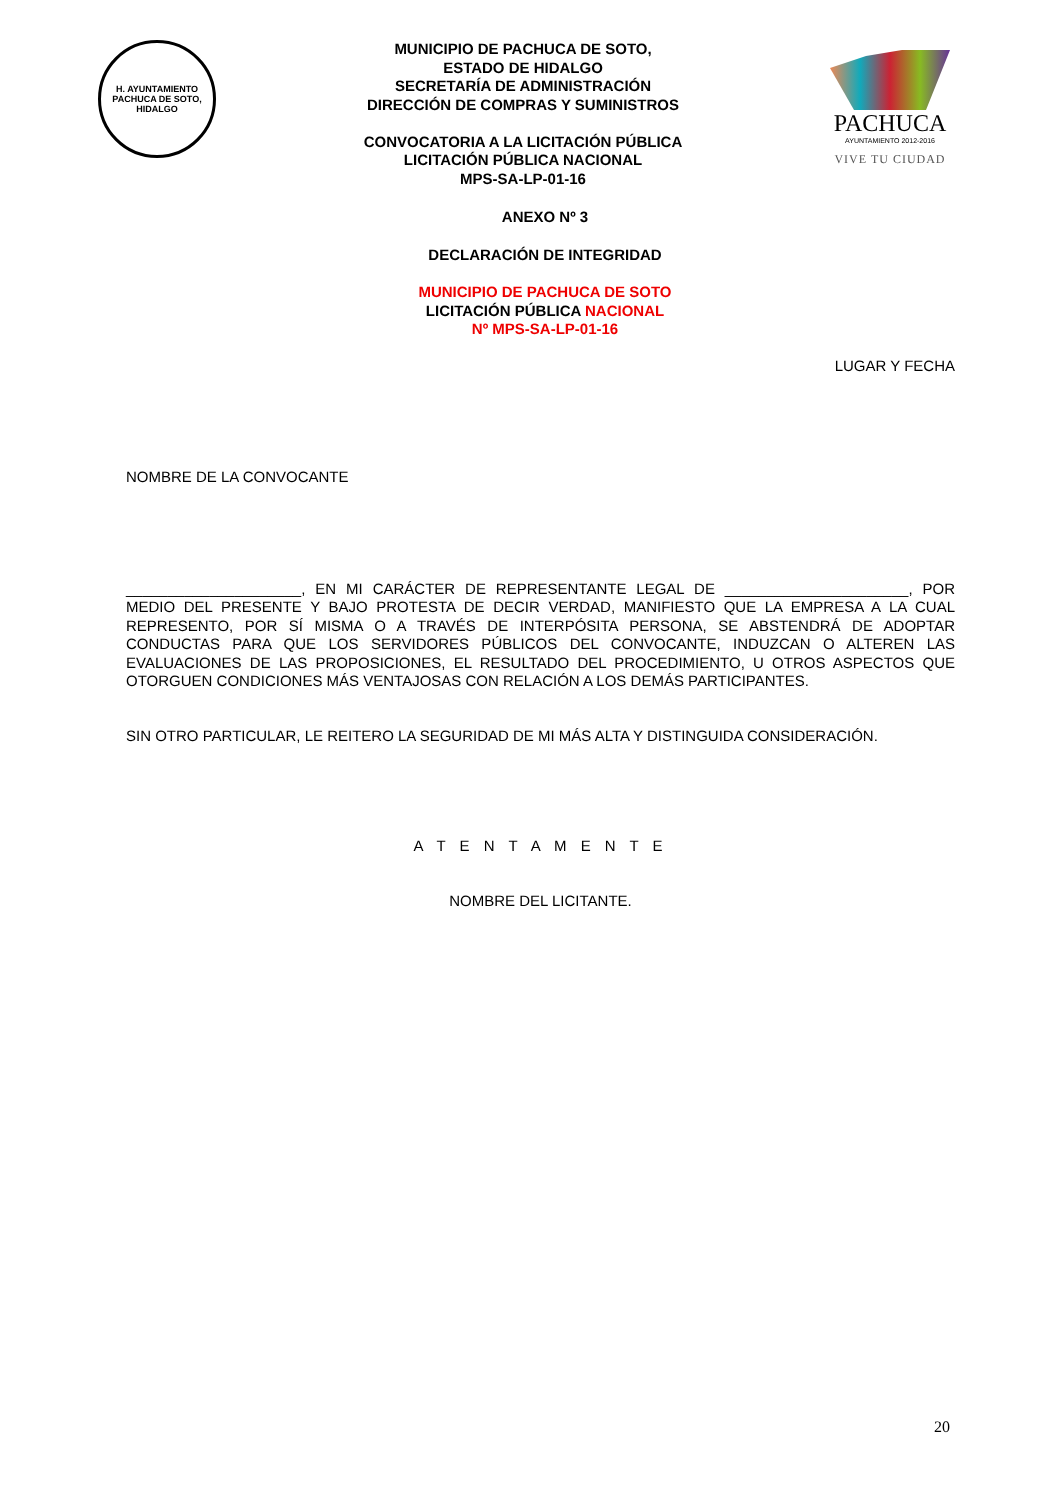H. AYUNTAMIENTO
PACHUCA DE SOTO, HIDALGO
MUNICIPIO DE PACHUCA DE SOTO,
ESTADO DE HIDALGO
SECRETARÍA DE ADMINISTRACIÓN
DIRECCIÓN DE COMPRAS Y SUMINISTROS
CONVOCATORIA A LA LICITACIÓN PÚBLICA
LICITACIÓN PÚBLICA NACIONAL
MPS-SA-LP-01-16
PACHUCA
AYUNTAMIENTO 2012-2016
VIVE TU CIUDAD
ANEXO Nº 3
DECLARACIÓN DE INTEGRIDAD
MUNICIPIO DE PACHUCA DE SOTO
LICITACIÓN PÚBLICA NACIONAL
Nº MPS-SA-LP-01-16
LUGAR Y FECHA
NOMBRE DE LA CONVOCANTE
_____________________, EN MI CARÁCTER DE REPRESENTANTE LEGAL DE ______________________, POR MEDIO DEL PRESENTE Y BAJO PROTESTA DE DECIR VERDAD, MANIFIESTO QUE LA EMPRESA A LA CUAL REPRESENTO, POR SÍ MISMA O A TRAVÉS DE INTERPÓSITA PERSONA, SE ABSTENDRÁ DE ADOPTAR CONDUCTAS PARA QUE LOS SERVIDORES PÚBLICOS DEL CONVOCANTE, INDUZCAN O ALTEREN LAS EVALUACIONES DE LAS PROPOSICIONES, EL RESULTADO DEL PROCEDIMIENTO, U OTROS ASPECTOS QUE OTORGUEN CONDICIONES MÁS VENTAJOSAS CON RELACIÓN A LOS DEMÁS PARTICIPANTES.
SIN OTRO PARTICULAR, LE REITERO LA SEGURIDAD DE MI MÁS ALTA Y DISTINGUIDA CONSIDERACIÓN.
A T E N T A M E N T E
NOMBRE DEL LICITANTE.
20